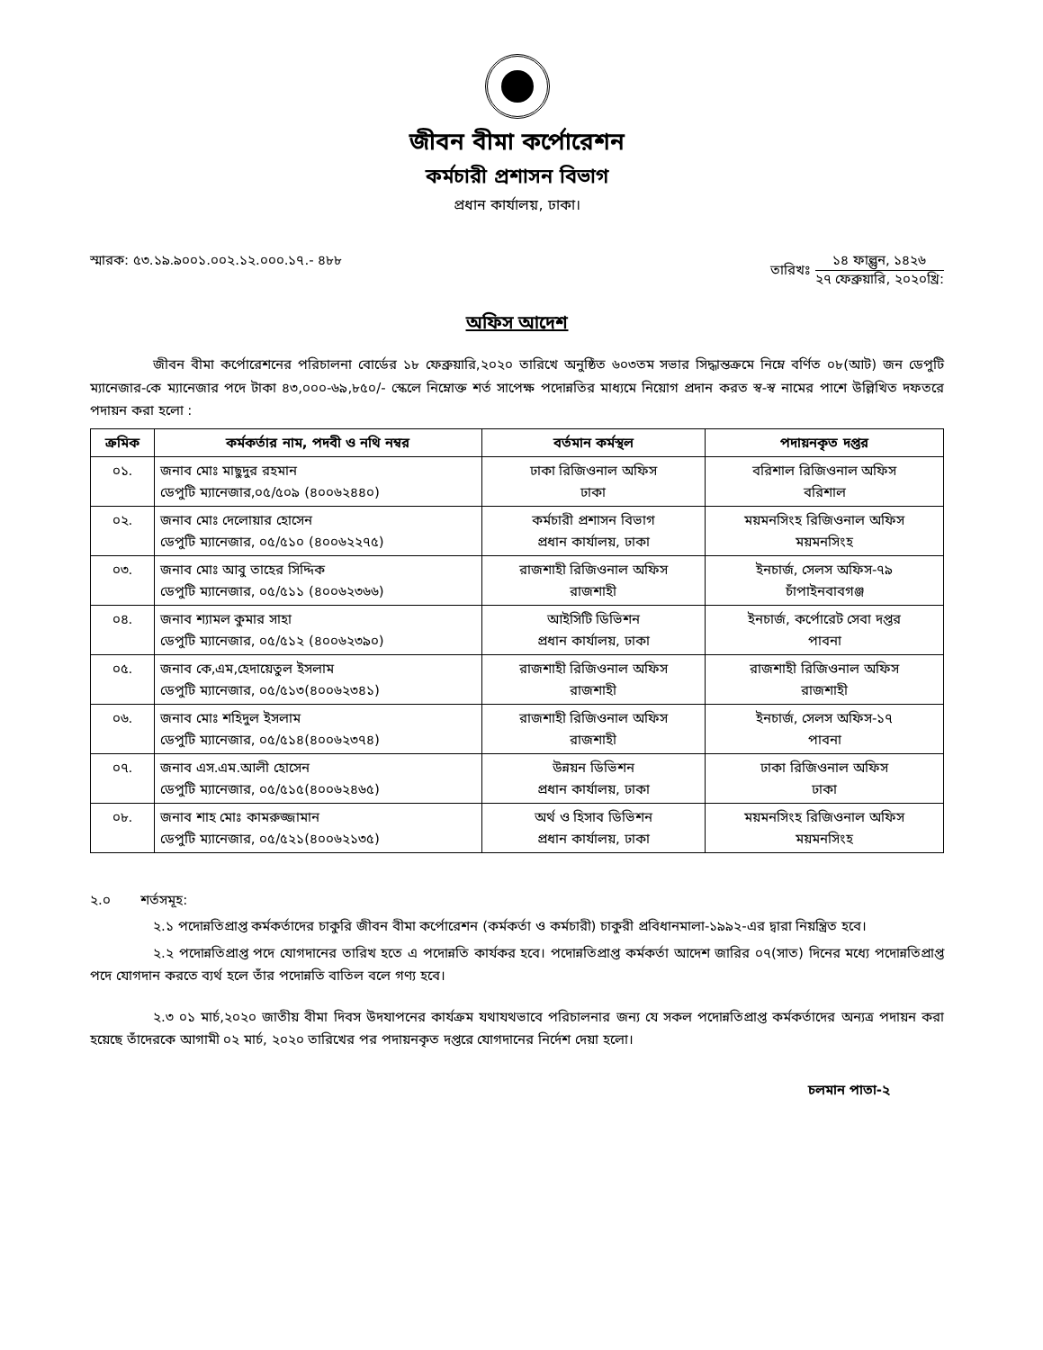জীবন বীমা কর্পোরেশন
কর্মচারী প্রশাসন বিভাগ
প্রধান কার্যালয়, ঢাকা।
স্মারক: ৫৩.১৯.৯০০১.০০২.১২.০০০.১৭.- ৪৮৮
তারিখঃ ১৪ ফাল্গুন, ১৪২৬ ২৭ ফেব্রুয়ারি, ২০২০খ্রি:
অফিস আদেশ
জীবন বীমা কর্পোরেশনের পরিচালনা বোর্ডের ১৮ ফেব্রুয়ারি,২০২০ তারিখে অনুষ্ঠিত ৬০৩তম সভার সিদ্ধান্তক্রমে নিম্নে বর্ণিত ০৮(আট) জন ডেপুটি ম্যানেজার-কে ম্যানেজার পদে টাকা ৪৩,০০০-৬৯,৮৫০/- স্কেলে নিম্নোক্ত শর্ত সাপেক্ষ পদোন্নতির মাধ্যমে নিয়োগ প্রদান করত স্ব-স্ব নামের পাশে উল্লিখিত দফতরে পদায়ন করা হলো :
| ক্রমিক | কর্মকর্তার নাম, পদবী ও নথি নম্বর | বর্তমান কর্মস্থল | পদায়নকৃত দপ্তর |
| --- | --- | --- | --- |
| ০১. | জনাব মোঃ মাছুদুর রহমান ডেপুটি ম্যানেজার,০৫/৫০৯ (৪০০৬২৪৪০) | ঢাকা রিজিওনাল অফিস ঢাকা | বরিশাল রিজিওনাল অফিস বরিশাল |
| ০২. | জনাব মোঃ দেলোয়ার হোসেন ডেপুটি ম্যানেজার, ০৫/৫১০ (৪০০৬২২৭৫) | কর্মচারী প্রশাসন বিভাগ প্রধান কার্যালয়, ঢাকা | ময়মনসিংহ রিজিওনাল অফিস ময়মনসিংহ |
| ০৩. | জনাব মোঃ আবু তাহের সিদ্দিক ডেপুটি ম্যানেজার, ০৫/৫১১ (৪০০৬২৩৬৬) | রাজশাহী রিজিওনাল অফিস রাজশাহী | ইনচার্জ, সেলস অফিস-৭৯ চাঁপাইনবাবগঞ্জ |
| ০৪. | জনাব শ্যামল কুমার সাহা ডেপুটি ম্যানেজার, ০৫/৫১২ (৪০০৬২৩৯০) | আইসিটি ডিভিশন প্রধান কার্যালয়, ঢাকা | ইনচার্জ, কর্পোরেট সেবা দপ্তর পাবনা |
| ০৫. | জনাব কে,এম,হেদায়েতুল ইসলাম ডেপুটি ম্যানেজার, ০৫/৫১৩(৪০০৬২৩৪১) | রাজশাহী রিজিওনাল অফিস রাজশাহী | রাজশাহী রিজিওনাল অফিস রাজশাহী |
| ০৬. | জনাব মোঃ শহিদুল ইসলাম ডেপুটি ম্যানেজার, ০৫/৫১৪(৪০০৬২৩৭৪) | রাজশাহী রিজিওনাল অফিস রাজশাহী | ইনচার্জ, সেলস অফিস-১৭ পাবনা |
| ০৭. | জনাব এস.এম.আলী হোসেন ডেপুটি ম্যানেজার, ০৫/৫১৫(৪০০৬২৪৬৫) | উন্নয়ন ডিভিশন প্রধান কার্যালয়, ঢাকা | ঢাকা রিজিওনাল অফিস ঢাকা |
| ০৮. | জনাব শাহ মোঃ কামরুজ্জামান ডেপুটি ম্যানেজার, ০৫/৫২১(৪০০৬২১৩৫) | অর্থ ও হিসাব ডিভিশন প্রধান কার্যালয়, ঢাকা | ময়মনসিংহ রিজিওনাল অফিস ময়মনসিংহ |
২.০ শর্তসমূহ:
২.১ পদোন্নতিপ্রাপ্ত কর্মকর্তাদের চাকুরি জীবন বীমা কর্পোরেশন (কর্মকর্তা ও কর্মচারী) চাকুরী প্রবিধানমালা-১৯৯২-এর দ্বারা নিয়ন্ত্রিত হবে।
২.২ পদোন্নতিপ্রাপ্ত পদে যোগদানের তারিখ হতে এ পদোন্নতি কার্যকর হবে। পদোন্নতিপ্রাপ্ত কর্মকর্তা আদেশ জারির ০৭(সাত) দিনের মধ্যে পদোন্নতিপ্রাপ্ত পদে যোগদান করতে ব্যর্থ হলে তাঁর পদোন্নতি বাতিল বলে গণ্য হবে।
২.৩ ০১ মার্চ,২০২০ জাতীয় বীমা দিবস উদযাপনের কার্যক্রম যথাযথভাবে পরিচালনার জন্য যে সকল পদোন্নতিপ্রাপ্ত কর্মকর্তাদের অন্যত্র পদায়ন করা হয়েছে তাঁদেরকে আগামী ০২ মার্চ, ২০২০ তারিখের পর পদায়নকৃত দপ্তরে যোগদানের নির্দেশ দেয়া হলো।
চলমান পাতা-২